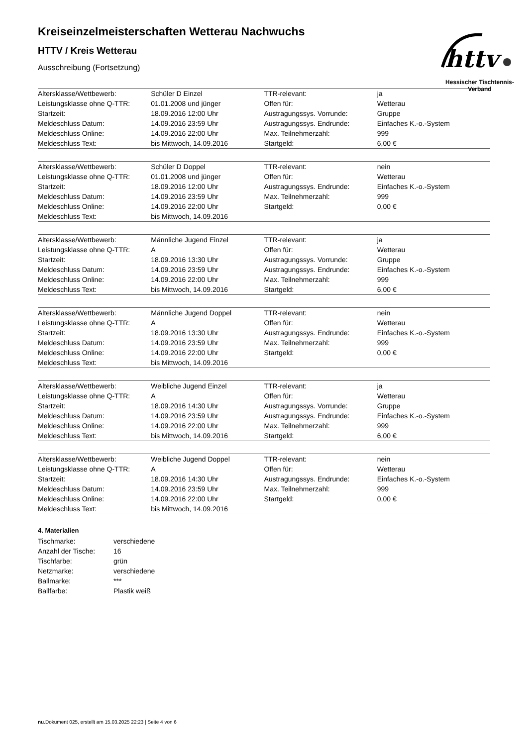httv
Hessischer Tischtennis-Verband
Kreiseinzelmeisterschaften Wetterau Nachwuchs
HTTV / Kreis Wetterau
Ausschreibung (Fortsetzung)
| Altersklasse/Wettbewerb: | Schüler D Einzel | TTR-relevant: | ja |
| Leistungsklasse ohne Q-TTR: | 01.01.2008 und jünger | Offen für: | Wetterau |
| Startzeit: | 18.09.2016 12:00 Uhr | Austragungssys. Vorrunde: | Gruppe |
| Meldeschluss Datum: | 14.09.2016 23:59 Uhr | Austragungssys. Endrunde: | Einfaches K.-o.-System |
| Meldeschluss Online: | 14.09.2016 22:00 Uhr | Max. Teilnehmerzahl: | 999 |
| Meldeschluss Text: | bis Mittwoch, 14.09.2016 | Startgeld: | 6,00 € |
| Altersklasse/Wettbewerb: | Schüler D Doppel | TTR-relevant: | nein |
| Leistungsklasse ohne Q-TTR: | 01.01.2008 und jünger | Offen für: | Wetterau |
| Startzeit: | 18.09.2016 12:00 Uhr | Austragungssys. Endrunde: | Einfaches K.-o.-System |
| Meldeschluss Datum: | 14.09.2016 23:59 Uhr | Max. Teilnehmerzahl: | 999 |
| Meldeschluss Online: | 14.09.2016 22:00 Uhr | Startgeld: | 0,00 € |
| Meldeschluss Text: | bis Mittwoch, 14.09.2016 | | |
| Altersklasse/Wettbewerb: | Männliche Jugend Einzel | TTR-relevant: | ja |
| Leistungsklasse ohne Q-TTR: | A | Offen für: | Wetterau |
| Startzeit: | 18.09.2016 13:30 Uhr | Austragungssys. Vorrunde: | Gruppe |
| Meldeschluss Datum: | 14.09.2016 23:59 Uhr | Austragungssys. Endrunde: | Einfaches K.-o.-System |
| Meldeschluss Online: | 14.09.2016 22:00 Uhr | Max. Teilnehmerzahl: | 999 |
| Meldeschluss Text: | bis Mittwoch, 14.09.2016 | Startgeld: | 6,00 € |
| Altersklasse/Wettbewerb: | Männliche Jugend Doppel | TTR-relevant: | nein |
| Leistungsklasse ohne Q-TTR: | A | Offen für: | Wetterau |
| Startzeit: | 18.09.2016 13:30 Uhr | Austragungssys. Endrunde: | Einfaches K.-o.-System |
| Meldeschluss Datum: | 14.09.2016 23:59 Uhr | Max. Teilnehmerzahl: | 999 |
| Meldeschluss Online: | 14.09.2016 22:00 Uhr | Startgeld: | 0,00 € |
| Meldeschluss Text: | bis Mittwoch, 14.09.2016 | | |
| Altersklasse/Wettbewerb: | Weibliche Jugend Einzel | TTR-relevant: | ja |
| Leistungsklasse ohne Q-TTR: | A | Offen für: | Wetterau |
| Startzeit: | 18.09.2016 14:30 Uhr | Austragungssys. Vorrunde: | Gruppe |
| Meldeschluss Datum: | 14.09.2016 23:59 Uhr | Austragungssys. Endrunde: | Einfaches K.-o.-System |
| Meldeschluss Online: | 14.09.2016 22:00 Uhr | Max. Teilnehmerzahl: | 999 |
| Meldeschluss Text: | bis Mittwoch, 14.09.2016 | Startgeld: | 6,00 € |
| Altersklasse/Wettbewerb: | Weibliche Jugend Doppel | TTR-relevant: | nein |
| Leistungsklasse ohne Q-TTR: | A | Offen für: | Wetterau |
| Startzeit: | 18.09.2016 14:30 Uhr | Austragungssys. Endrunde: | Einfaches K.-o.-System |
| Meldeschluss Datum: | 14.09.2016 23:59 Uhr | Max. Teilnehmerzahl: | 999 |
| Meldeschluss Online: | 14.09.2016 22:00 Uhr | Startgeld: | 0,00 € |
| Meldeschluss Text: | bis Mittwoch, 14.09.2016 | | |
4. Materialien
| Tischmarke: | verschiedene |
| Anzahl der Tische: | 16 |
| Tischfarbe: | grün |
| Netzmarke: | verschiedene |
| Ballmarke: | *** |
| Ballfarbe: | Plastik weiß |
nu.Dokument 025, erstellt am 15.03.2025 22:23 | Seite 4 von 6